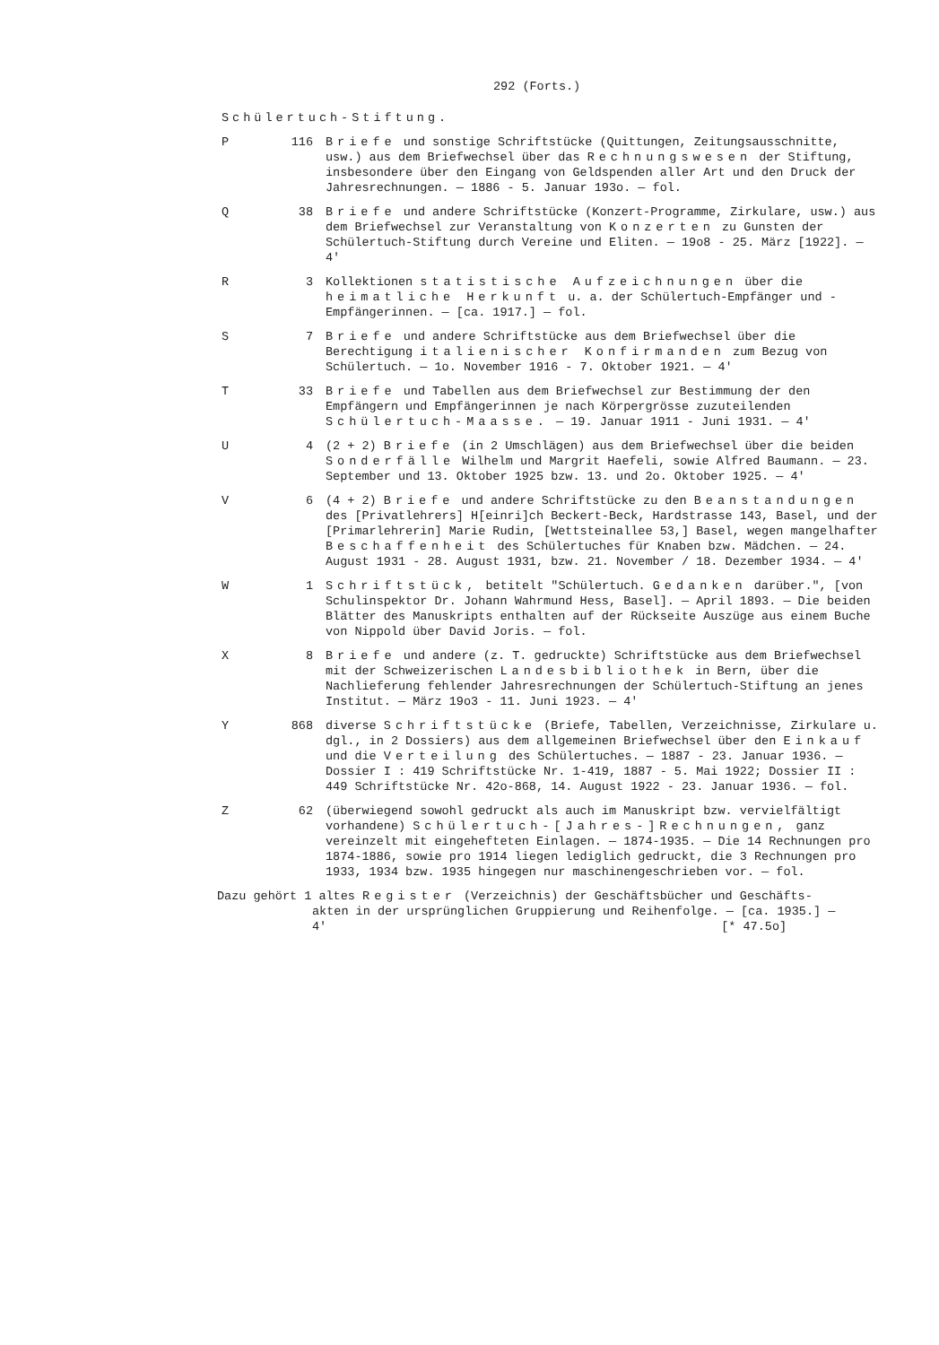292 (Forts.)
Schülertuch-Stiftung.
P 116 Briefe und sonstige Schriftstücke (Quittungen, Zeitungsausschnitte, usw.) aus dem Briefwechsel über das Rechnungswesen der Stiftung, insbesondere über den Eingang von Geldspenden aller Art und den Druck der Jahresrechnungen. — 1886 - 5. Januar 193o. — fol.
Q 38 Briefe und andere Schriftstücke (Konzert-Programme, Zirkulare, usw.) aus dem Briefwechsel zur Veranstaltung von Konzerten zu Gunsten der Schülertuch-Stiftung durch Vereine und Eliten. — 19o8 - 25. März [1922]. — 4'
R 3 Kollektionen statistische Aufzeichnungen über die heimatliche Herkunft u. a. der Schülertuch-Empfänger und -Empfängerinnen. — [ca. 1917.] — fol.
S 7 Briefe und andere Schriftstücke aus dem Briefwechsel über die Berechtigung italienischer Konfirmanden zum Bezug von Schülertuch. — 1o. November 1916 - 7. Oktober 1921. — 4'
T 33 Briefe und Tabellen aus dem Briefwechsel zur Bestimmung der den Empfängern und Empfängerinnen je nach Körpergrösse zuzuteilenden Schülertuch-Maasse. — 19. Januar 1911 - Juni 1931. — 4'
U 4 (2 + 2) Briefe (in 2 Umschlägen) aus dem Briefwechsel über die beiden Sonderfälle Wilhelm und Margrit Haefeli, sowie Alfred Baumann. — 23. September und 13. Oktober 1925 bzw. 13. und 2o. Oktober 1925. — 4'
V 6 (4 + 2) Briefe und andere Schriftstücke zu den Beanstandungen des [Privatlehrers] H[einri]ch Beckert-Beck, Hardstrasse 143, Basel, und der [Primarlehrerin] Marie Rudin, [Wettsteinallee 53,] Basel, wegen mangelhafter Beschaffenheit des Schülertuches für Knaben bzw. Mädchen. — 24. August 1931 - 28. August 1931, bzw. 21. November / 18. Dezember 1934. — 4'
W 1 Schriftstück, betitelt "Schülertuch. Gedanken darüber.", [von Schulinspektor Dr. Johann Wahrmund Hess, Basel]. — April 1893. — Die beiden Blätter des Manuskripts enthalten auf der Rückseite Auszüge aus einem Buche von Nippold über David Joris. — fol.
X 8 Briefe und andere (z. T. gedruckte) Schriftstücke aus dem Briefwechsel mit der Schweizerischen Landesbibliothek in Bern, über die Nachlieferung fehlender Jahresrechnungen der Schülertuch-Stiftung an jenes Institut. — März 19o3 - 11. Juni 1923. — 4'
Y 868 diverse Schriftstücke (Briefe, Tabellen, Verzeichnisse, Zirkulare u. dgl., in 2 Dossiers) aus dem allgemeinen Briefwechsel über den Einkauf und die Verteilung des Schülertuches. — 1887 - 23. Januar 1936. — Dossier I : 419 Schriftstücke Nr. 1-419, 1887 - 5. Mai 1922; Dossier II : 449 Schriftstücke Nr. 42o-868, 14. August 1922 - 23. Januar 1936. — fol.
Z 62 (überwiegend sowohl gedruckt als auch im Manuskript bzw. vervielfältigt vorhandene) Schülertuch-[Jahres-]Rechnungen, ganz vereinzelt mit eingehefteten Einlagen. — 1874-1935. — Die 14 Rechnungen pro 1874-1886, sowie pro 1914 liegen lediglich gedruckt, die 3 Rechnungen pro 1933, 1934 bzw. 1935 hingegen nur maschinengeschrieben vor. — fol.
Dazu gehört 1 altes Register (Verzeichnis) der Geschäftsbücher und Geschäfts-
akten in der ursprünglichen Gruppierung und Reihenfolge. — [ca. 1935.] — 4' [* 47.5o]